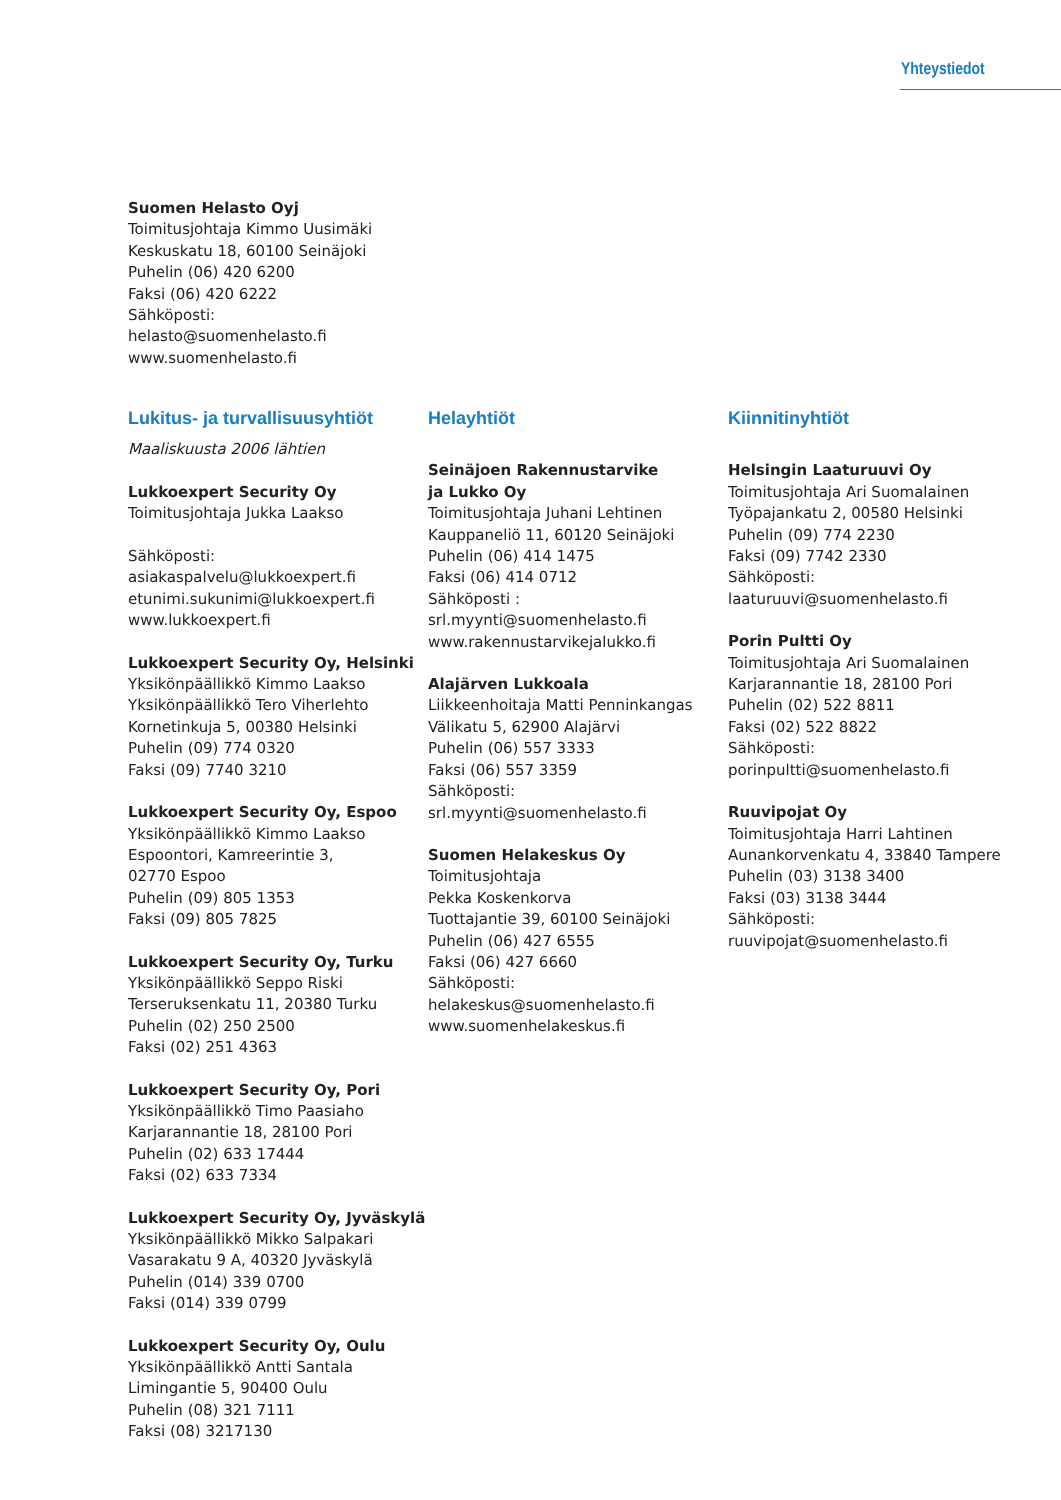Yhteystiedot
Suomen Helasto Oyj
Toimitusjohtaja Kimmo Uusimäki
Keskuskatu 18, 60100 Seinäjoki
Puhelin (06) 420 6200
Faksi (06) 420 6222
Sähköposti:
helasto@suomenhelasto.fi
www.suomenhelasto.fi
Lukitus- ja turvallisuusyhtiöt
Maaliskuusta 2006 lähtien
Lukkoexpert Security Oy
Toimitusjohtaja Jukka Laakso
Sähköposti:
asiakaspalvelu@lukkoexpert.fi
etunimi.sukunimi@lukkoexpert.fi
www.lukkoexpert.fi
Lukkoexpert Security Oy, Helsinki
Yksikönpäällikkö Kimmo Laakso
Yksikönpäällikkö Tero Viherlehto
Kornetinkuja 5, 00380 Helsinki
Puhelin (09) 774 0320
Faksi (09) 7740 3210
Lukkoexpert Security Oy, Espoo
Yksikönpäällikkö Kimmo Laakso
Espoontori, Kamreerintie 3,
02770 Espoo
Puhelin (09) 805 1353
Faksi (09) 805 7825
Lukkoexpert Security Oy, Turku
Yksikönpäällikkö Seppo Riski
Terseruksenkatu 11, 20380 Turku
Puhelin (02) 250 2500
Faksi (02) 251 4363
Lukkoexpert Security Oy, Pori
Yksikönpäällikkö Timo Paasiaho
Karjarannantie 18, 28100 Pori
Puhelin (02) 633 17444
Faksi (02) 633 7334
Lukkoexpert Security Oy, Jyväskylä
Yksikönpäällikkö Mikko Salpakari
Vasarakatu 9 A, 40320 Jyväskylä
Puhelin (014) 339 0700
Faksi (014) 339 0799
Lukkoexpert Security Oy, Oulu
Yksikönpäällikkö Antti Santala
Limingantie 5, 90400 Oulu
Puhelin (08) 321 7111
Faksi (08) 3217130
Helayhtiöt
Seinäjoen Rakennustarvike
ja Lukko Oy
Toimitusjohtaja Juhani Lehtinen
Kauppaneliö 11, 60120 Seinäjoki
Puhelin (06) 414 1475
Faksi (06) 414 0712
Sähköposti :
srl.myynti@suomenhelasto.fi
www.rakennustarvikejalukko.fi
Alajärven Lukkoala
Liikkeenhoitaja Matti Penninkangas
Välikatu 5, 62900 Alajärvi
Puhelin (06) 557 3333
Faksi (06) 557 3359
Sähköposti:
srl.myynti@suomenhelasto.fi
Suomen Helakeskus Oy
Toimitusjohtaja
Pekka Koskenkorva
Tuottajantie 39, 60100 Seinäjoki
Puhelin (06) 427 6555
Faksi (06) 427 6660
Sähköposti:
helakeskus@suomenhelasto.fi
www.suomenhelakeskus.fi
Kiinnitinyhtiöt
Helsingin Laaturuuvi Oy
Toimitusjohtaja Ari Suomalainen
Työpajankatu 2, 00580 Helsinki
Puhelin (09) 774 2230
Faksi (09) 7742 2330
Sähköposti:
laaturuuvi@suomenhelasto.fi
Porin Pultti Oy
Toimitusjohtaja Ari Suomalainen
Karjarannantie 18, 28100 Pori
Puhelin (02) 522 8811
Faksi (02) 522 8822
Sähköposti:
porinpultti@suomenhelasto.fi
Ruuvipojat Oy
Toimitusjohtaja Harri Lahtinen
Aunankorvenkatu 4, 33840 Tampere
Puhelin (03) 3138 3400
Faksi (03) 3138 3444
Sähköposti:
ruuvipojat@suomenhelasto.fi